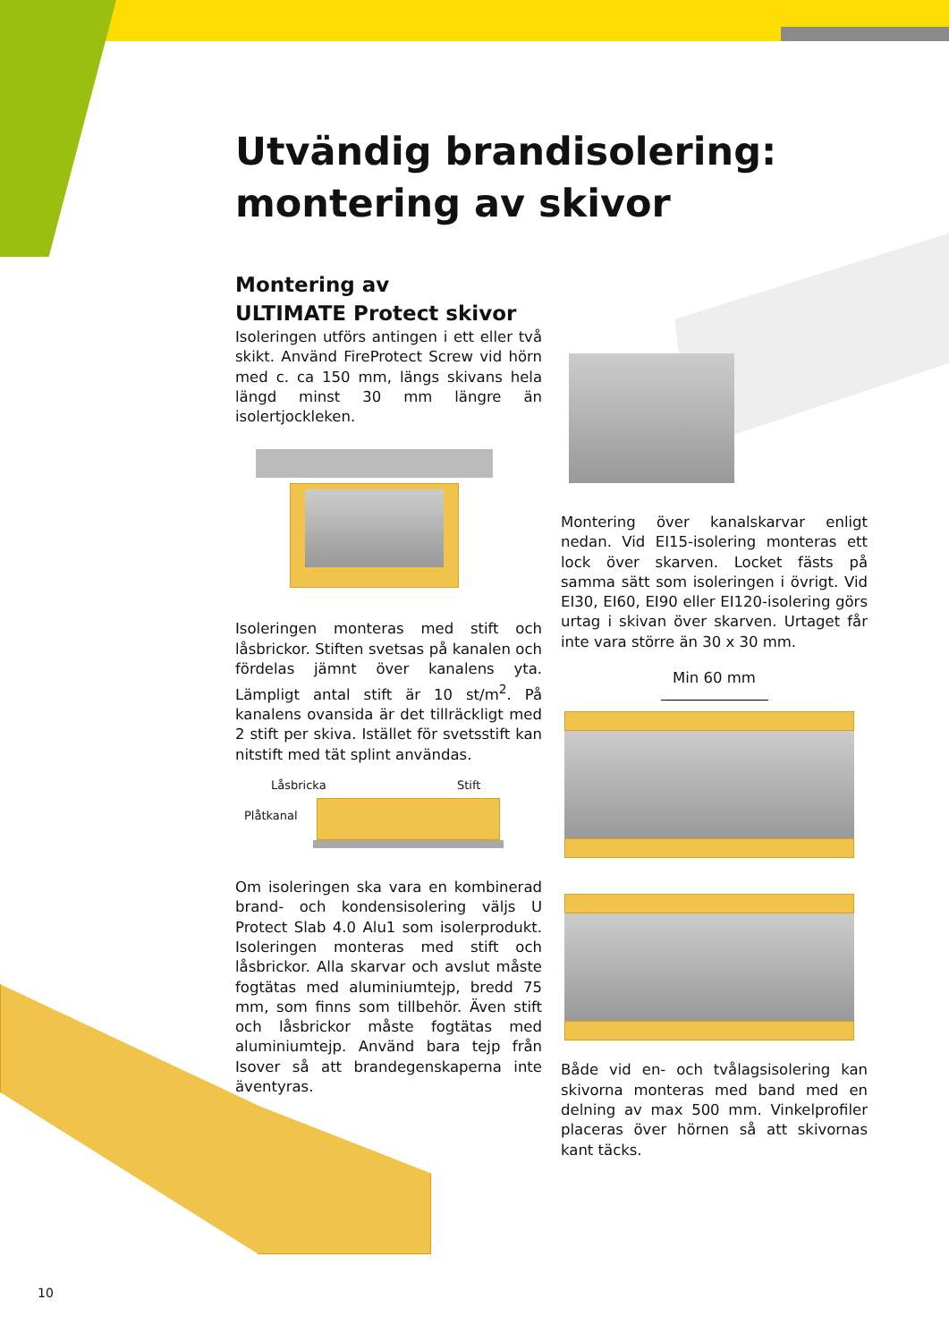Utvändig brandisolering:
montering av skivor
Montering av
ULTIMATE Protect skivor
Isoleringen utförs antingen i ett eller två skikt. Använd FireProtect Screw vid hörn med c. ca 150 mm, längs skivans hela längd minst 30 mm längre än isolertjockleken.
Isoleringen monteras med stift och låsbrickor. Stiften svetsas på kanalen och fördelas jämnt över kanalens yta. Lämpligt antal stift är 10 st/m<sup>2</sup>. På kanalens ovansida är det tillräckligt med 2 stift per skiva. Istället för svetsstift kan nitstift med tät splint användas.
Låsbricka Stift
Plåtkanal
Om isoleringen ska vara en kombinerad brand- och kondensisolering väljs U Protect Slab 4.0 Alu1 som isolerprodukt. Isoleringen monteras med stift och låsbrickor. Alla skarvar och avslut måste fogtätas med aluminiumtejp, bredd 75 mm, som finns som tillbehör. Även stift och låsbrickor måste fogtätas med aluminiumtejp. Använd bara tejp från Isover så att brandegenskaperna inte äventyras.
Montering över kanalskarvar enligt nedan. Vid EI15-isolering monteras ett lock över skarven. Locket fästs på samma sätt som isoleringen i övrigt. Vid EI30, EI60, EI90 eller EI120-isolering görs urtag i skivan över skarven. Urtaget får inte vara större än 30 x 30 mm.
Min 60 mm
Både vid en- och tvålagsisolering kan skivorna monteras med band med en delning av max 500 mm. Vinkelprofiler placeras över hörnen så att skivornas kant täcks.
10